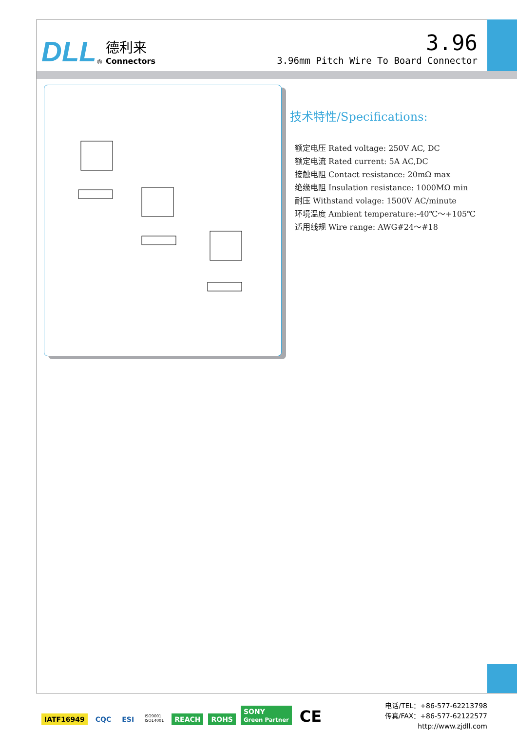DLL<sup>®</sup>
德利来
Connectors
3.96
3.96mm Pitch Wire To Board Connector
技术特性/Specifications:
额定电压 Rated voltage: 250V AC, DC
额定电流 Rated current: 5A AC,DC
接触电阻 Contact resistance: 20mΩ max
绝缘电阻 Insulation resistance: 1000MΩ min
耐压 Withstand volage: 1500V AC/minute
环境温度 Ambient temperature:-40℃～+105℃
适用线规 Wire range: AWG#24～#18
IATF16949 CQC ESI ISO9001
ISO14001 REACH ROHS SONY
Green Partner CE
电话/TEL：+86-577-62213798
传真/FAX：+86-577-62122577
http://www.zjdll.com